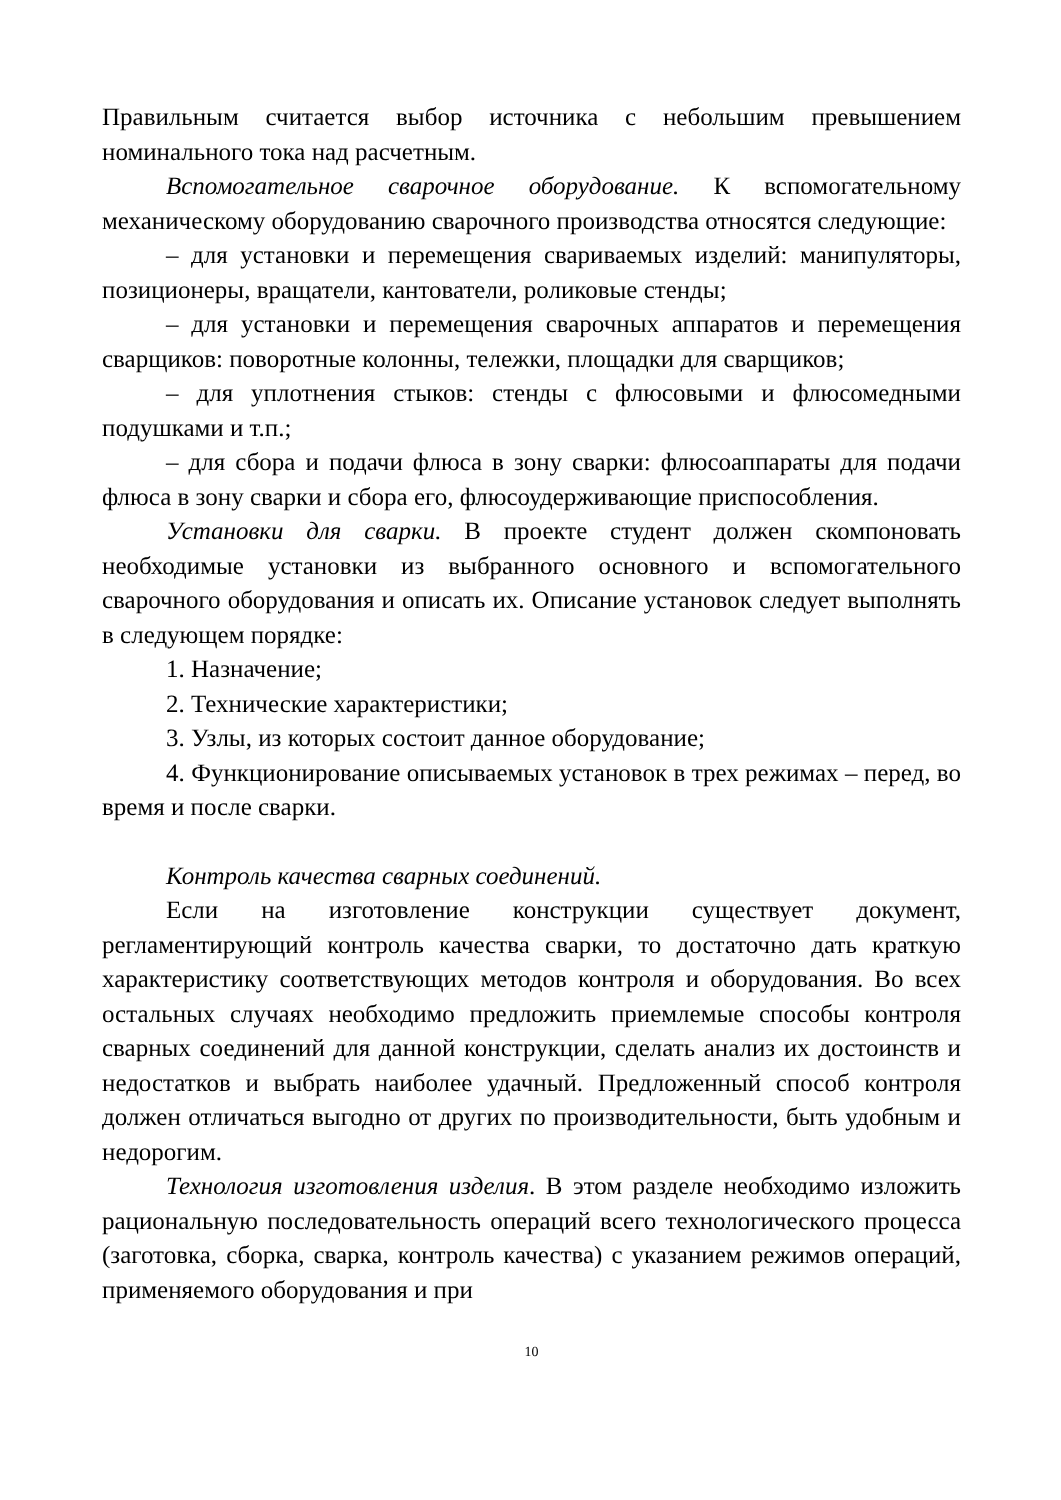Правильным считается выбор источника с небольшим превышением номинального тока над расчетным.
Вспомогательное сварочное оборудование. К вспомогательному механическому оборудованию сварочного производства относятся следующие:
– для установки и перемещения свариваемых изделий: манипуляторы, позиционеры, вращатели, кантователи, роликовые стенды;
– для установки и перемещения сварочных аппаратов и перемещения сварщиков: поворотные колонны, тележки, площадки для сварщиков;
– для уплотнения стыков: стенды с флюсовыми и флюсомедными подушками и т.п.;
– для сбора и подачи флюса в зону сварки: флюсоаппараты для подачи флюса в зону сварки и сбора его, флюсоудерживающие приспособления.
Установки для сварки. В проекте студент должен скомпоновать необходимые установки из выбранного основного и вспомогательного сварочного оборудования и описать их. Описание установок следует выполнять в следующем порядке:
1. Назначение;
2. Технические характеристики;
3. Узлы, из которых состоит данное оборудование;
4. Функционирование описываемых установок в трех режимах – перед, во время и после сварки.
Контроль качества сварных соединений.
Если на изготовление конструкции существует документ, регламентирующий контроль качества сварки, то достаточно дать краткую характеристику соответствующих методов контроля и оборудования. Во всех остальных случаях необходимо предложить приемлемые способы контроля сварных соединений для данной конструкции, сделать анализ их достоинств и недостатков и выбрать наиболее удачный. Предложенный способ контроля должен отличаться выгодно от других по производительности, быть удобным и недорогим.
Технология изготовления изделия. В этом разделе необходимо изложить рациональную последовательность операций всего технологического процесса (заготовка, сборка, сварка, контроль качества) с указанием режимов операций, применяемого оборудования и при
10